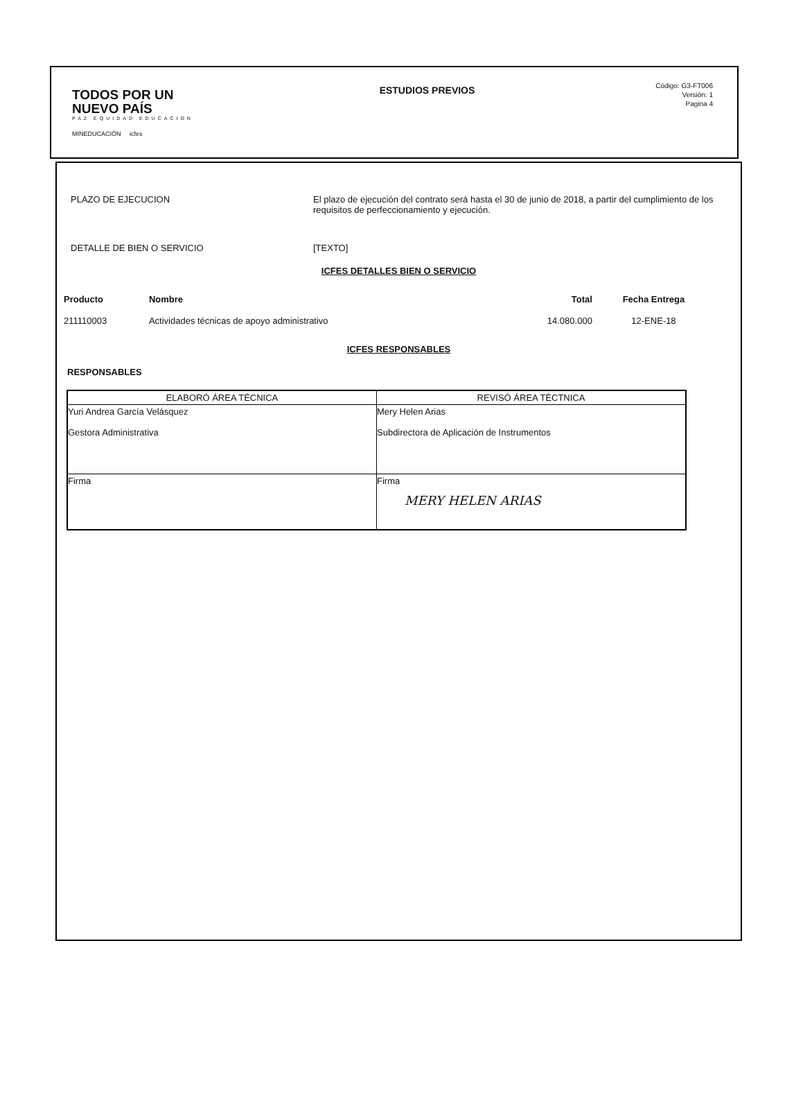TODOS POR UN
NUEVO PAÍS
PAZ EQUIDAD EDUCACION
MINEDUCACIÓN icfes
ESTUDIOS PREVIOS
Código: G3-FT006
Versión: 1
Pagina 4
PLAZO DE EJECUCION El plazo de ejecución del contrato será hasta el 30 de junio de 2018, a partir del cumplimiento de los requisitos de perfeccionamiento y ejecución.
DETALLE DE BIEN O SERVICIO [TEXTO]
ICFES DETALLES BIEN O SERVICIO
| Producto | Nombre | Total | Fecha Entrega |
| --- | --- | --- | --- |
| 211110003 | Actividades técnicas de apoyo administrativo | 14.080.000 | 12-ENE-18 |
ICFES RESPONSABLES
RESPONSABLES
| ELABORÓ ÁREA TÉCNICA | REVISÓ ÁREA TÉCTNICA |
| --- | --- |
| Yuri Andrea García Velásquez Gestora Administrativa | Mery Helen Arias Subdirectora de Aplicación de Instrumentos |
| Firma | Firma MERY HELEN ARIAS |